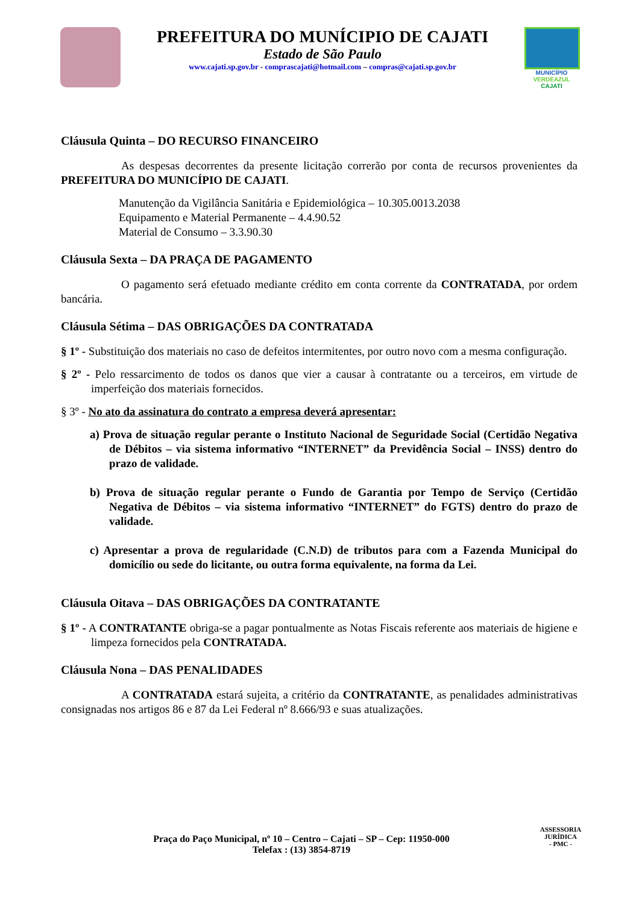PREFEITURA DO MUNÍCIPIO DE CAJATI
Estado de São Paulo
www.cajati.sp.gov.br - comprascajati@hotmail.com – compras@cajati.sp.gov.br
MUNICÍPIO
VERDEAZUL
CAJATI
Cláusula Quinta – DO RECURSO FINANCEIRO
As despesas decorrentes da presente licitação correrão por conta de recursos provenientes da PREFEITURA DO MUNICÍPIO DE CAJATI.
Manutenção da Vigilância Sanitária e Epidemiológica – 10.305.0013.2038
Equipamento e Material Permanente – 4.4.90.52
Material de Consumo – 3.3.90.30
Cláusula Sexta – DA PRAÇA DE PAGAMENTO
O pagamento será efetuado mediante crédito em conta corrente da CONTRATADA, por ordem bancária.
Cláusula Sétima – DAS OBRIGAÇÕES DA CONTRATADA
§ 1º - Substituição dos materiais no caso de defeitos intermitentes, por outro novo com a mesma configuração.
§ 2º - Pelo ressarcimento de todos os danos que vier a causar à contratante ou a terceiros, em virtude de imperfeição dos materiais fornecidos.
§ 3º - No ato da assinatura do contrato a empresa deverá apresentar:
a) Prova de situação regular perante o Instituto Nacional de Seguridade Social (Certidão Negativa de Débitos – via sistema informativo “INTERNET” da Previdência Social – INSS) dentro do prazo de validade.
b) Prova de situação regular perante o Fundo de Garantia por Tempo de Serviço (Certidão Negativa de Débitos – via sistema informativo “INTERNET” do FGTS) dentro do prazo de validade.
c) Apresentar a prova de regularidade (C.N.D) de tributos para com a Fazenda Municipal do domicílio ou sede do licitante, ou outra forma equivalente, na forma da Lei.
Cláusula Oitava – DAS OBRIGAÇÕES DA CONTRATANTE
§ 1º - A CONTRATANTE obriga-se a pagar pontualmente as Notas Fiscais referente aos materiais de higiene e limpeza fornecidos pela CONTRATADA.
Cláusula Nona – DAS PENALIDADES
A CONTRATADA estará sujeita, a critério da CONTRATANTE, as penalidades administrativas consignadas nos artigos 86 e 87 da Lei Federal nº 8.666/93 e suas atualizações.
Praça do Paço Municipal, nº 10 – Centro – Cajati – SP – Cep: 11950-000
Telefax : (13) 3854-8719
ASSESSORIA JURÍDICA
- PMC -